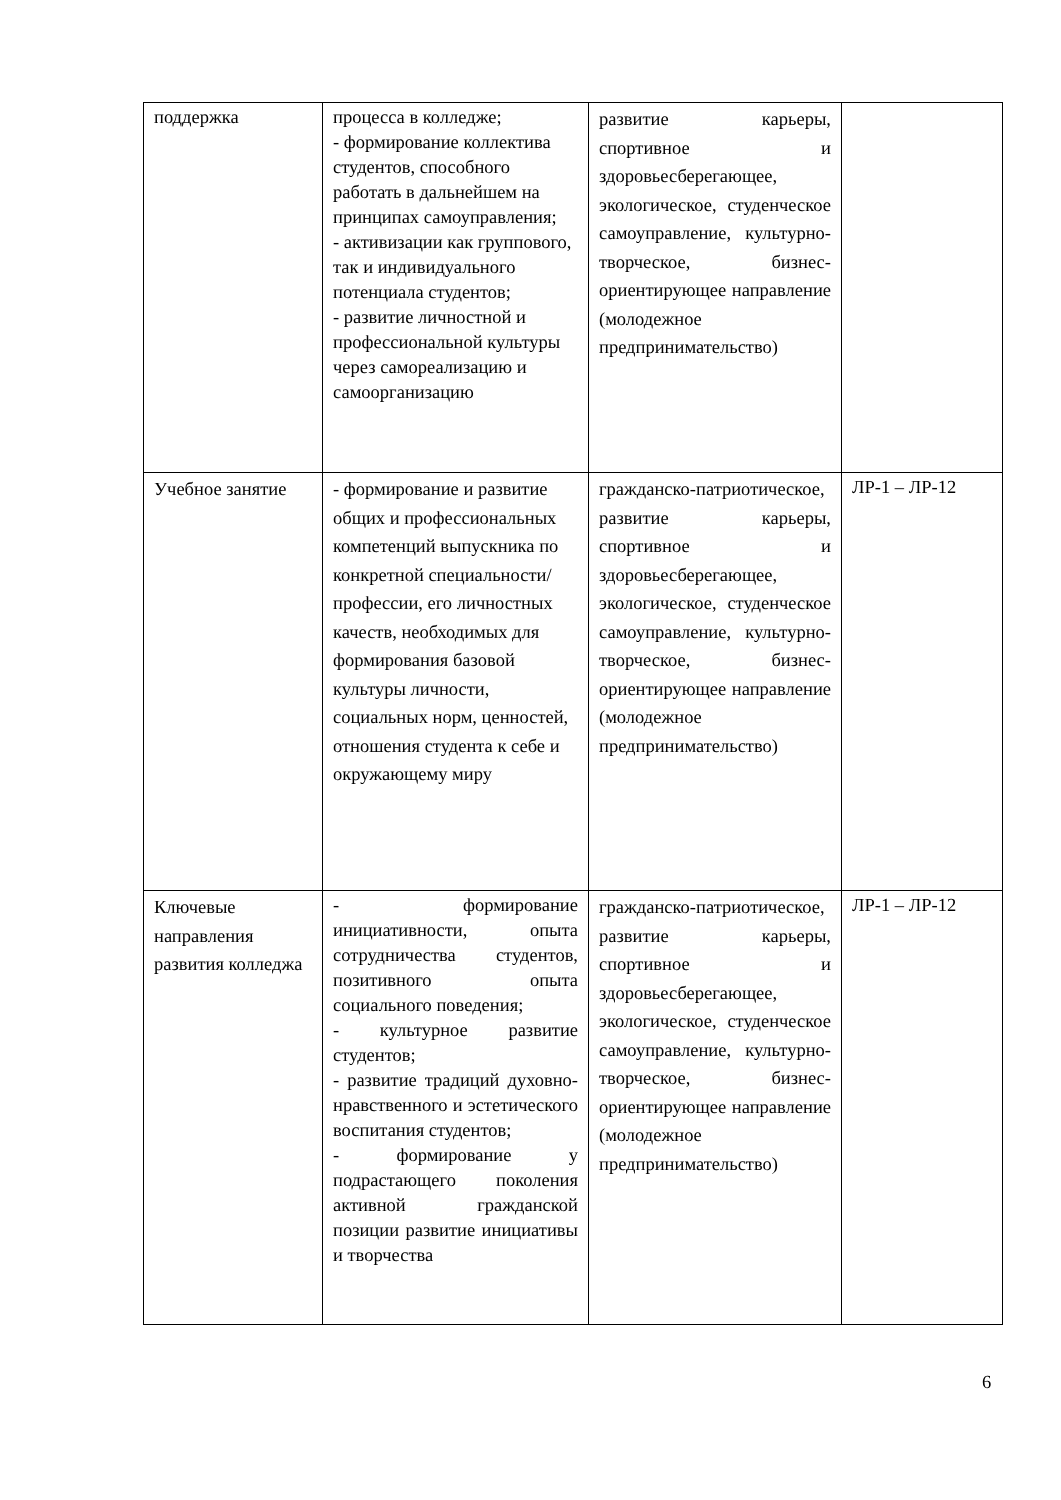| поддержка | процесса в колледже; - формирование коллектива студентов, способного работать в дальнейшем на принципах самоуправления; - активизации как группового, так и индивидуального потенциала студентов; - развитие личностной и профессиональной культуры через самореализацию и самоорганизацию | развитие карьеры, спортивное и здоровьесберегающее, экологическое, студенческое самоуправление, культурно-творческое, бизнес-ориентирующее направление (молодежное предпринимательство) | |
| Учебное занятие | - формирование и развитие общих и профессиональных компетенций выпускника по конкретной специальности/профессии, его личностных качеств, необходимых для формирования базовой культуры личности, социальных норм, ценностей, отношения студента к себе и окружающему миру | гражданско-патриотическое, развитие карьеры, спортивное и здоровьесберегающее, экологическое, студенческое самоуправление, культурно-творческое, бизнес-ориентирующее направление (молодежное предпринимательство) | ЛР-1 – ЛР-12 |
| Ключевые направления развития колледжа | - формирование инициативности, опыта сотрудничества студентов, позитивного опыта социального поведения; - культурное развитие студентов; - развитие традиций духовно-нравственного и эстетического воспитания студентов; - формирование у подрастающего поколения активной гражданской позиции развитие инициативы и творчества | гражданско-патриотическое, развитие карьеры, спортивное и здоровьесберегающее, экологическое, студенческое самоуправление, культурно-творческое, бизнес-ориентирующее направление (молодежное предпринимательство) | ЛР-1 – ЛР-12 |
6